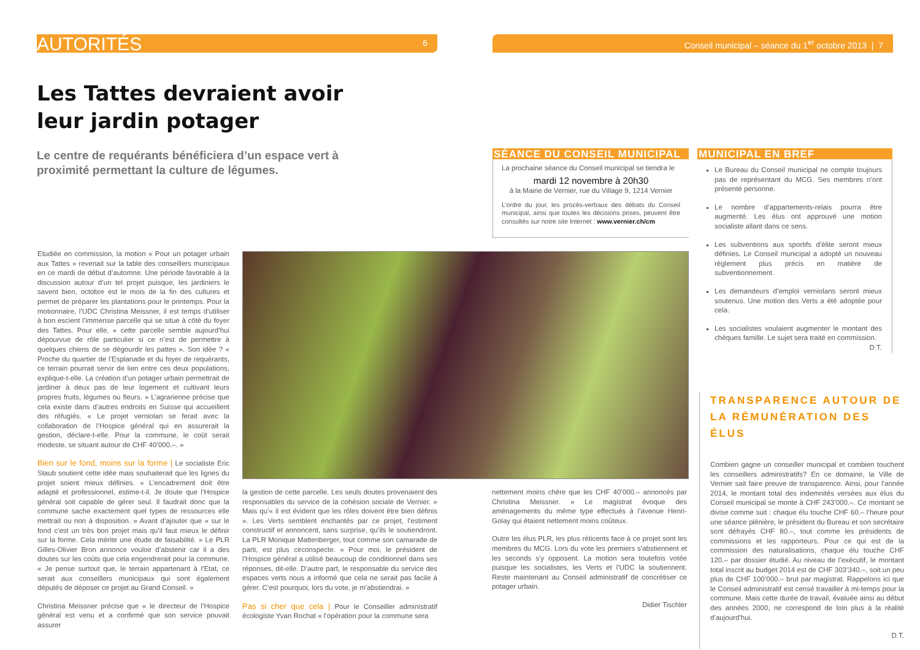AUTORITÉS 6 Conseil municipal – séance du 1<sup>er</sup> octobre 2013 | 7
Les Tattes devraient avoir leur jardin potager
Le centre de requérants bénéficiera d’un espace vert à proximité permettant la culture de légumes.
SÉANCE DU CONSEIL MUNICIPAL
La prochaine séance du Conseil municipal se tiendra le
mardi 12 novembre à 20h30
à la Mairie de Vernier, rue du Village 9, 1214 Vernier
L’ordre du jour, les procès-verbaux des débats du Conseil municipal, ainsi que toutes les décisions prises, peuvent être consultés sur notre site Internet : www.vernier.ch/cm
MUNICIPAL EN BREF
Le Bureau du Conseil municipal ne compte toujours pas de représentant du MCG. Ses membres n’ont présenté personne.
Le nombre d’appartements-relais pourra être augmenté. Les élus ont approuvé une motion socialiste allant dans ce sens.
Les subventions aux sportifs d’élite seront mieux définies. Le Conseil municipal a adopté un nouveau règlement plus précis en matière de subventionnement.
Les demandeurs d’emploi verniolans seront mieux soutenus. Une motion des Verts a été adoptée pour cela.
Les socialistes voulaient augmenter le montant des chèques famille. Le sujet sera traité en commission.
D.T.
Etudiée en commission, la motion « Pour un potager urbain aux Tattes » revenait sur la table des conseillers municipaux en ce mardi de début d’automne. Une période favorable à la discussion autour d’un tel projet puisque, les jardiniers le savent bien, octobre est le mois de la fin des cultures et permet de préparer les plantations pour le printemps. Pour la motionnaire, l’UDC Christina Meissner, il est temps d’utiliser à bon escient l’immense parcelle qui se situe à côté du foyer des Tattes. Pour elle, « cette parcelle semble aujourd’hui dépourvue de rôle particulier si ce n’est de permettre à quelques chiens de se dégourdir les pattes ». Son idée ? « Proche du quartier de l’Esplanade et du foyer de requérants, ce terrain pourrait servir de lien entre ces deux populations, explique-t-elle. La création d’un potager urbain permettrait de jardiner à deux pas de leur logement et cultivant leurs propres fruits, légumes ou fleurs. » L’agrarienne précise que cela existe dans d’autres endroits en Suisse qui accueillent des réfugiés. « Le projet verniolan se ferait avec la collaboration de l’Hospice général qui en assurerait la gestion, déclare-t-elle. Pour la commune, le coût serait modeste, se situant autour de CHF 40’000.–. »
Bien sur le fond, moins sur la forme | Le socialiste Eric Staub soutient cette idée mais souhaiterait que les lignes du projet soient mieux définies. « L’encadrement doit être adapté et professionnel, estime-t-il. Je doute que l’Hospice général soit capable de gérer seul. Il faudrait donc que la commune sache exactement quel types de ressources elle mettrait ou non à disposition. » Avant d’ajouter que « sur le fond c’est un très bon projet mais qu’il faut mieux le définir sur la forme. Cela mérite une étude de faisabilité. » Le PLR Gilles-Olivier Bron annonce vouloir d’abstenir car il a des doutes sur les coûts que cela engendrerait pour la commune. « Je pense surtout que, le terrain appartenant à l’Etat, ce serait aux conseillers municipaux qui sont également députés de déposer ce projet au Grand Conseil. »
Christina Meissner précise que « le directeur de l’Hospice général est venu et a confirmé que son service pouvait assurer
la gestion de cette parcelle. Les seuls doutes provenaient des responsables du service de la cohésion sociale de Vernier. » Mais qu’« il est évident que les rôles doivent être bien définis ». Les Verts semblent enchantés par ce projet, l’estiment constructif et annoncent, sans surprise, qu’ils le soutiendront. La PLR Monique Mattenberger, tout comme son camarade de parti, est plus circonspecte. « Pour moi, le président de l’Hospice général a utilisé beaucoup de conditionnel dans ses réponses, dit-elle. D’autre part, le responsable du service des espaces verts nous a informé que cela ne serait pas facile à gérer. C’est pourquoi, lors du vote, je m’abstiendrai. »
Pas si cher que cela | Pour le Conseiller administratif écologiste Yvan Rochat « l’opération pour la commune sera
nettement moins chère que les CHF 40’000.– annoncés par Christina Meissner. » Le magistrat évoque des aménagements du même type effectués à l’avenue Henri-Golay qui étaient nettement moins coûteux.
Outre les élus PLR, les plus réticents face à ce projet sont les membres du MCG. Lors du vote les premiers s’abstiennent et les seconds s’y opposent. La motion sera toutefois votée puisque les socialistes, les Verts et l’UDC la soutiennent. Reste maintenant au Conseil administratif de concrétiser ce potager urbain.
Didier Tischler
TRANSPARENCE AUTOUR DE LA RÉMUNÉRATION DES ÉLUS
Combien gagne un conseiller municipal et combien touchent les conseillers administratifs? En ce domaine, la Ville de Vernier sait faire preuve de transparence. Ainsi, pour l’année 2014, le montant total des indemnités versées aux élus du Conseil municipal se monte à CHF 243’000.–. Ce montant se divise comme suit : chaque élu touche CHF 60.– l’heure pour une séance plénière, le président du Bureau et son secrétaire sont défrayés CHF 80.–, tout comme les présidents de commissions et les rapporteurs. Pour ce qui est de la commission des naturalisations, chaque élu touche CHF 120.– par dossier étudié. Au niveau de l’exécutif, le montant total inscrit au budget 2014 est de CHF 303’340.–, soit un peu plus de CHF 100’000.– brut par magistrat. Rappelons ici que le Conseil administratif est censé travailler à mi-temps pour la commune. Mais cette durée de travail, évaluée ainsi au début des années 2000, ne correspond de loin plus à la réalité d’aujourd’hui.
D.T.